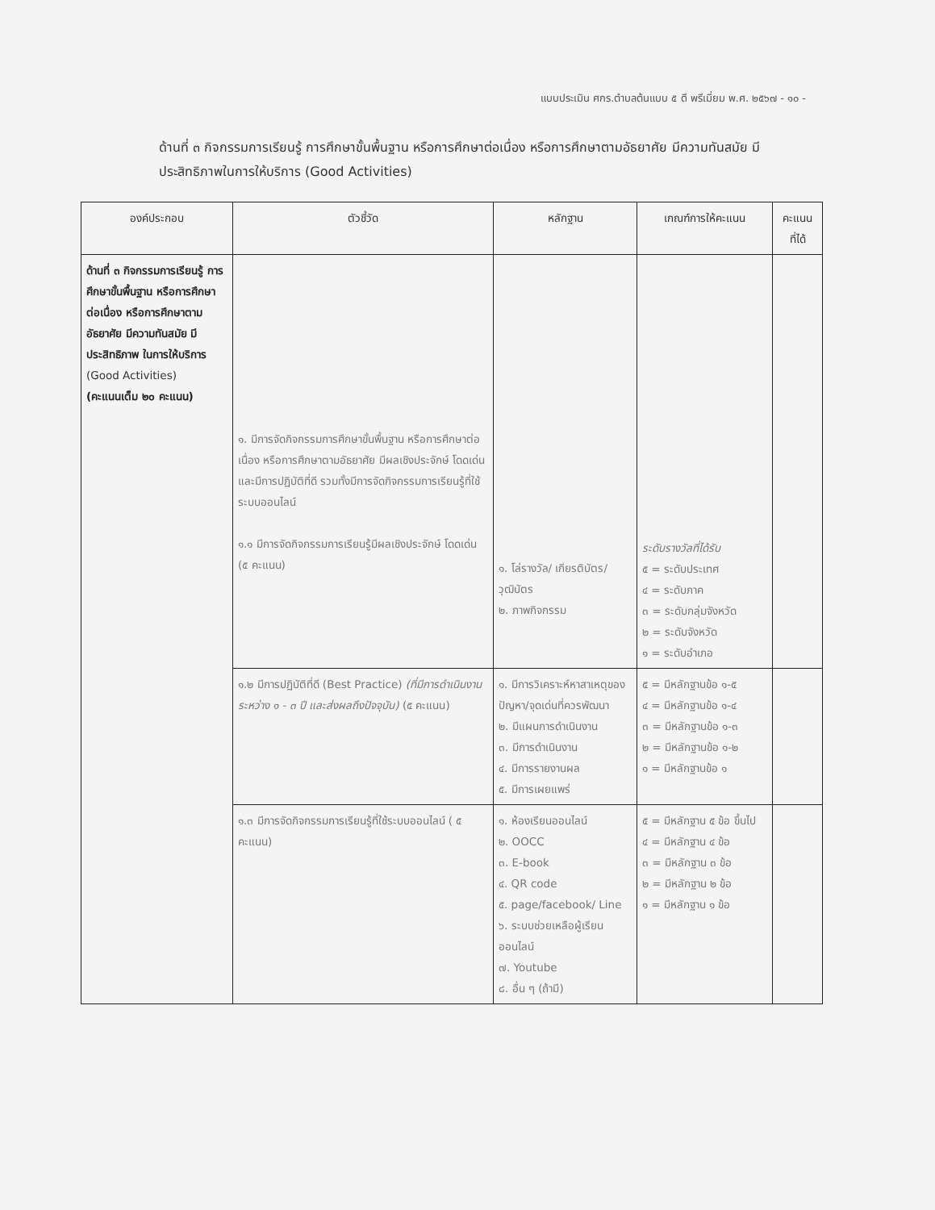แบบประเมิน ศกร.ตำบลต้นแบบ ๕ ดี พรีเมี่ยม พ.ศ. ๒๕๖๗ - ๑๐ -
ด้านที่ ๓ กิจกรรมการเรียนรู้ การศึกษาขั้นพื้นฐาน หรือการศึกษาต่อเนื่อง หรือการศึกษาตามอัธยาศัย มีความทันสมัย มีประสิทธิภาพในการให้บริการ (Good Activities)
| องค์ประกอบ | ตัวชี้วัด | หลักฐาน | เกณฑ์การให้คะแนน | คะแนน ที่ได้ |
| --- | --- | --- | --- | --- |
| ด้านที่ ๓ กิจกรรมการเรียนรู้ การศึกษาขั้นพื้นฐาน หรือการศึกษาต่อเนื่อง หรือการศึกษาตามอัธยาศัย มีความทันสมัย มีประสิทธิภาพ ในการให้บริการ (Good Activities) (คะแนนเต็ม ๒๐ คะแนน) | ๑. มีการจัดกิจกรรมการศึกษาขั้นพื้นฐาน หรือการศึกษาต่อเนื่อง หรือการศึกษาตามอัธยาศัย มีผลเชิงประจักษ์ โดดเด่น และมีการปฏิบัติที่ดี รวมทั้งมีการจัดกิจกรรมการเรียนรู้ที่ใช้ระบบออนไลน์ ๑.๑ มีการจัดกิจกรรมการเรียนรู้มีผลเชิงประจักษ์ โดดเด่น (๕ คะแนน) | ๑. โล่รางวัล/ เกียรติบัตร/ วุฒิบัตร ๒. ภาพกิจกรรม | ระดับรางวัลที่ได้รับ ๕ = ระดับประเทศ ๔ = ระดับภาค ๓ = ระดับกลุ่มจังหวัด ๒ = ระดับจังหวัด ๑ = ระดับอำเภอ | |
| | ๑.๒ มีการปฏิบัติที่ดี (Best Practice) (ที่มีการดำเนินงาน ระหว่าง ๑ - ๓ ปี และส่งผลถึงปัจจุบัน) (๕ คะแนน) | ๑. มีการวิเคราะห์หาสาเหตุของปัญหา/จุดเด่นที่ควรพัฒนา ๒. มีแผนการดำเนินงาน ๓. มีการดำเนินงาน ๔. มีการรายงานผล ๕. มีการเผยแพร่ | ๕ = มีหลักฐานข้อ ๑-๕ ๔ = มีหลักฐานข้อ ๑-๔ ๓ = มีหลักฐานข้อ ๑-๓ ๒ = มีหลักฐานข้อ ๑-๒ ๑ = มีหลักฐานข้อ ๑ | |
| | ๑.๓ มีการจัดกิจกรรมการเรียนรู้ที่ใช้ระบบออนไลน์ ( ๕ คะแนน) | ๑. ห้องเรียนออนไลน์ ๒. OOCC ๓. E-book ๔. QR code ๕. page/facebook/ Line ๖. ระบบช่วยเหลือผู้เรียนออนไลน์ ๗. Youtube ๘. อื่น ๆ (ถ้ามี) | ๕ = มีหลักฐาน ๕ ข้อ ขึ้นไป ๔ = มีหลักฐาน ๔ ข้อ ๓ = มีหลักฐาน ๓ ข้อ ๒ = มีหลักฐาน ๒ ข้อ ๑ = มีหลักฐาน ๑ ข้อ | |